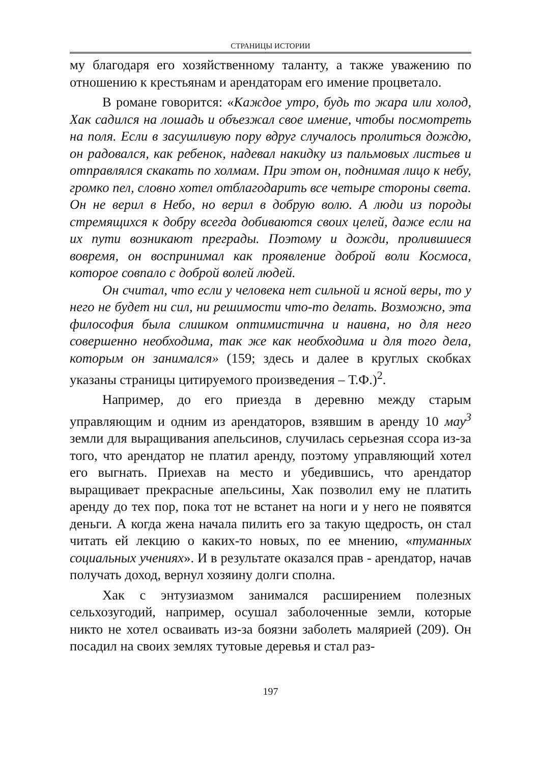СТРАНИЦЫ ИСТОРИИ
му благодаря его хозяйственному таланту, а также уважению по отношению к крестьянам и арендаторам его имение процветало.
В романе говорится: «Каждое утро, будь то жара или холод, Хак садился на лошадь и объезжал свое имение, чтобы посмотреть на поля. Если в засушливую пору вдруг случалось пролиться дождю, он радовался, как ребенок, надевал накидку из пальмовых листьев и отправлялся скакать по холмам. При этом он, поднимая лицо к небу, громко пел, словно хотел отблагодарить все четыре стороны света. Он не верил в Небо, но верил в добрую волю. А люди из породы стремящихся к добру всегда добиваются своих целей, даже если на их пути возникают преграды. Поэтому и дожди, пролившиеся вовремя, он воспринимал как проявление доброй воли Космоса, которое совпало с доброй волей людей.
Он считал, что если у человека нет сильной и ясной веры, то у него не будет ни сил, ни решимости что-то делать. Возможно, эта философия была слишком оптимистична и наивна, но для него совершенно необходима, так же как необходима и для того дела, которым он занимался» (159; здесь и далее в круглых скобках указаны страницы цитируемого произведения – Т.Ф.)<sup>2</sup>.
Например, до его приезда в деревню между старым управляющим и одним из арендаторов, взявшим в аренду 10 мау<sup>3</sup> земли для выращивания апельсинов, случилась серьезная ссора из-за того, что арендатор не платил аренду, поэтому управляющий хотел его выгнать. Приехав на место и убедившись, что арендатор выращивает прекрасные апельсины, Хак позволил ему не платить аренду до тех пор, пока тот не встанет на ноги и у него не появятся деньги. А когда жена начала пилить его за такую щедрость, он стал читать ей лекцию о каких-то новых, по ее мнению, «туманных социальных учениях». И в результате оказался прав - арендатор, начав получать доход, вернул хозяину долги сполна.
Хак с энтузиазмом занимался расширением полезных сельхозугодий, например, осушал заболоченные земли, которые никто не хотел осваивать из-за боязни заболеть малярией (209). Он посадил на своих землях тутовые деревья и стал раз-
197